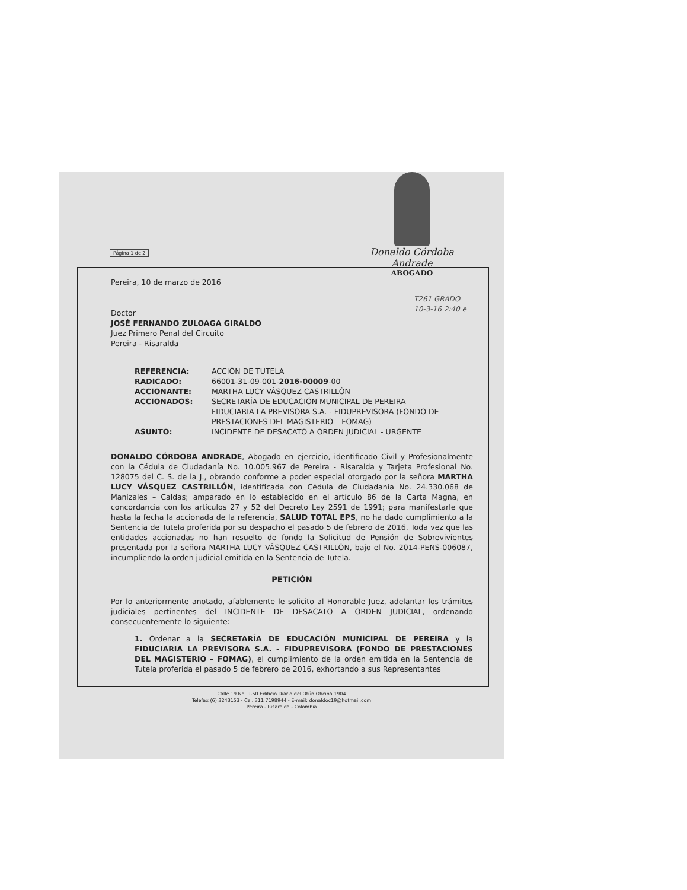Página 1 de 2
Donaldo Córdoba Andrade
ABOGADO
Pereira, 10 de marzo de 2016
T261 GRADO 10-3-16 2:40 e
Doctor
JOSÉ FERNANDO ZULOAGA GIRALDO
Juez Primero Penal del Circuito
Pereira - Risaralda
REFERENCIA: ACCIÓN DE TUTELA RADICADO: 66001-31-09-001-2016-00009-00 ACCIONANTE: MARTHA LUCY VÁSQUEZ CASTRILLÓN ACCIONADOS: SECRETARÍA DE EDUCACIÓN MUNICIPAL DE PEREIRA
FIDUCIARIA LA PREVISORA S.A. - FIDUPREVISORA (FONDO DE PRESTACIONES DEL MAGISTERIO – FOMAG) ASUNTO: INCIDENTE DE DESACATO A ORDEN JUDICIAL - URGENTE
DONALDO CÓRDOBA ANDRADE, Abogado en ejercicio, identificado Civil y Profesionalmente con la Cédula de Ciudadanía No. 10.005.967 de Pereira - Risaralda y Tarjeta Profesional No. 128075 del C. S. de la J., obrando conforme a poder especial otorgado por la señora MARTHA LUCY VÁSQUEZ CASTRILLÓN, identificada con Cédula de Ciudadanía No. 24.330.068 de Manizales – Caldas; amparado en lo establecido en el artículo 86 de la Carta Magna, en concordancia con los artículos 27 y 52 del Decreto Ley 2591 de 1991; para manifestarle que hasta la fecha la accionada de la referencia, SALUD TOTAL EPS, no ha dado cumplimiento a la Sentencia de Tutela proferida por su despacho el pasado 5 de febrero de 2016. Toda vez que las entidades accionadas no han resuelto de fondo la Solicitud de Pensión de Sobrevivientes presentada por la señora MARTHA LUCY VÁSQUEZ CASTRILLÓN, bajo el No. 2014-PENS-006087, incumpliendo la orden judicial emitida en la Sentencia de Tutela.
PETICIÓN
Por lo anteriormente anotado, afablemente le solicito al Honorable Juez, adelantar los trámites judiciales pertinentes del INCIDENTE DE DESACATO A ORDEN JUDICIAL, ordenando consecuentemente lo siguiente:
1. Ordenar a la SECRETARÍA DE EDUCACIÓN MUNICIPAL DE PEREIRA y la FIDUCIARIA LA PREVISORA S.A. - FIDUPREVISORA (FONDO DE PRESTACIONES DEL MAGISTERIO – FOMAG), el cumplimiento de la orden emitida en la Sentencia de Tutela proferida el pasado 5 de febrero de 2016, exhortando a sus Representantes
Calle 19 No. 9-50 Edificio Diario del Otún Oficina 1904
Telefax (6) 3243153 - Cel. 311 7198944 - E-mail: donaldoc19@hotmail.com
Pereira - Risaralda - Colombia